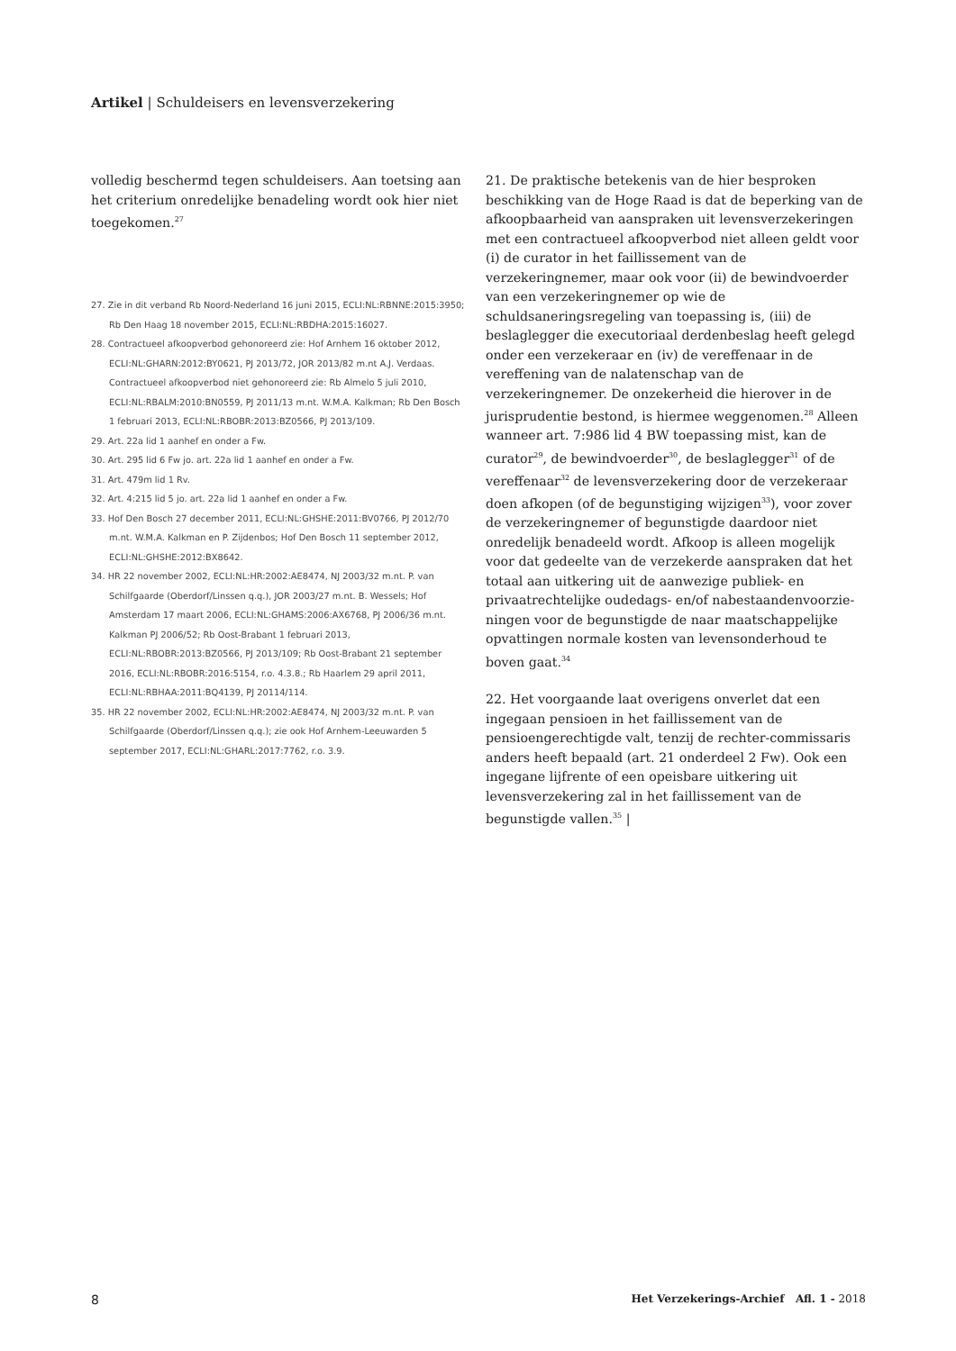Artikel | Schuldeisers en levensverzekering
volledig beschermd tegen schuldeisers. Aan toetsing aan het criterium onredelijke benadeling wordt ook hier niet toegekomen.<sup>27</sup>
27. Zie in dit verband Rb Noord-Nederland 16 juni 2015, ECLI:NL:RBNNE:2015:3950; Rb Den Haag 18 november 2015, ECLI:NL:RBDHA:2015:16027.
28. Contractueel afkoopverbod gehonoreerd zie: Hof Arnhem 16 oktober 2012, ECLI:NL:GHARN:2012:BY0621, PJ 2013/72, JOR 2013/82 m.nt A.J. Verdaas. Contractueel afkoopverbod niet gehonoreerd zie: Rb Almelo 5 juli 2010, ECLI:NL:RBALM:2010:BN0559, PJ 2011/13 m.nt. W.M.A. Kalkman; Rb Den Bosch 1 februari 2013, ECLI:NL:RBOBR:2013:BZ0566, PJ 2013/109.
29. Art. 22a lid 1 aanhef en onder a Fw.
30. Art. 295 lid 6 Fw jo. art. 22a lid 1 aanhef en onder a Fw.
31. Art. 479m lid 1 Rv.
32. Art. 4:215 lid 5 jo. art. 22a lid 1 aanhef en onder a Fw.
33. Hof Den Bosch 27 december 2011, ECLI:NL:GHSHE:2011:BV0766, PJ 2012/70 m.nt. W.M.A. Kalkman en P. Zijdenbos; Hof Den Bosch 11 september 2012, ECLI:NL:GHSHE:2012:BX8642.
34. HR 22 november 2002, ECLI:NL:HR:2002:AE8474, NJ 2003/32 m.nt. P. van Schilfgaarde (Oberdorf/Linssen q.q.), JOR 2003/27 m.nt. B. Wessels; Hof Amsterdam 17 maart 2006, ECLI:NL:GHAMS:2006:AX6768, PJ 2006/36 m.nt. Kalkman PJ 2006/52; Rb Oost-Brabant 1 februari 2013, ECLI:NL:RBOBR:2013:BZ0566, PJ 2013/109; Rb Oost-Brabant 21 september 2016, ECLI:NL:RBOBR:2016:5154, r.o. 4.3.8.; Rb Haarlem 29 april 2011, ECLI:NL:RBHAA:2011:BQ4139, PJ 20114/114.
35. HR 22 november 2002, ECLI:NL:HR:2002:AE8474, NJ 2003/32 m.nt. P. van Schilfgaarde (Oberdorf/Linssen q.q.); zie ook Hof Arnhem-Leeuwarden 5 september 2017, ECLI:NL:GHARL:2017:7762, r.o. 3.9.
21. De praktische betekenis van de hier besproken beschikking van de Hoge Raad is dat de beperking van de afkoopbaarheid van aanspraken uit levensverzekeringen met een contractueel afkoopverbod niet alleen geldt voor (i) de curator in het faillissement van de verzekeringnemer, maar ook voor (ii) de bewindvoerder van een verzekering­nemer op wie de schuldsaneringsregeling van toepassing is, (iii) de beslaglegger die executoriaal derdenbeslag heeft gelegd onder een verzekeraar en (iv) de vereffenaar in de vereffening van de nalatenschap van de verzekeringnemer. De onzekerheid die hierover in de jurisprudentie bestond, is hiermee weggenomen.<sup>28</sup> Alleen wanneer art. 7:986 lid 4 BW toepassing mist, kan de curator<sup>29</sup>, de bewindvoerder<sup>30</sup>, de beslaglegger<sup>31</sup> of de vereffenaar<sup>32</sup> de levensverzekering door de verzekeraar doen afkopen (of de begunstiging wijzigen<sup>33</sup>), voor zover de verzekeringnemer of begunstigde daardoor niet onredelijk benadeeld wordt. Afkoop is alleen mogelijk voor dat gedeelte van de verzekerde aanspraken dat het totaal aan uitkering uit de aanwezige publiek- en privaatrechtelijke oudedags- en/of nabestaandenvoorzie­ningen voor de begunstigde de naar maatschappelijke opvattingen normale kosten van levensonderhoud te boven gaat.<sup>34</sup>
22. Het voorgaande laat overigens onverlet dat een ingegaan pensioen in het faillissement van de pensioengerechtigde valt, tenzij de rechter-commissaris anders heeft bepaald (art. 21 onderdeel 2 Fw). Ook een ingegane lijfrente of een opeisbare uitkering uit levensverzekering zal in het faillissement van de begunstigde vallen.<sup>35</sup> |
8 Het Verzekerings-Archief Afl. 1 - 2018